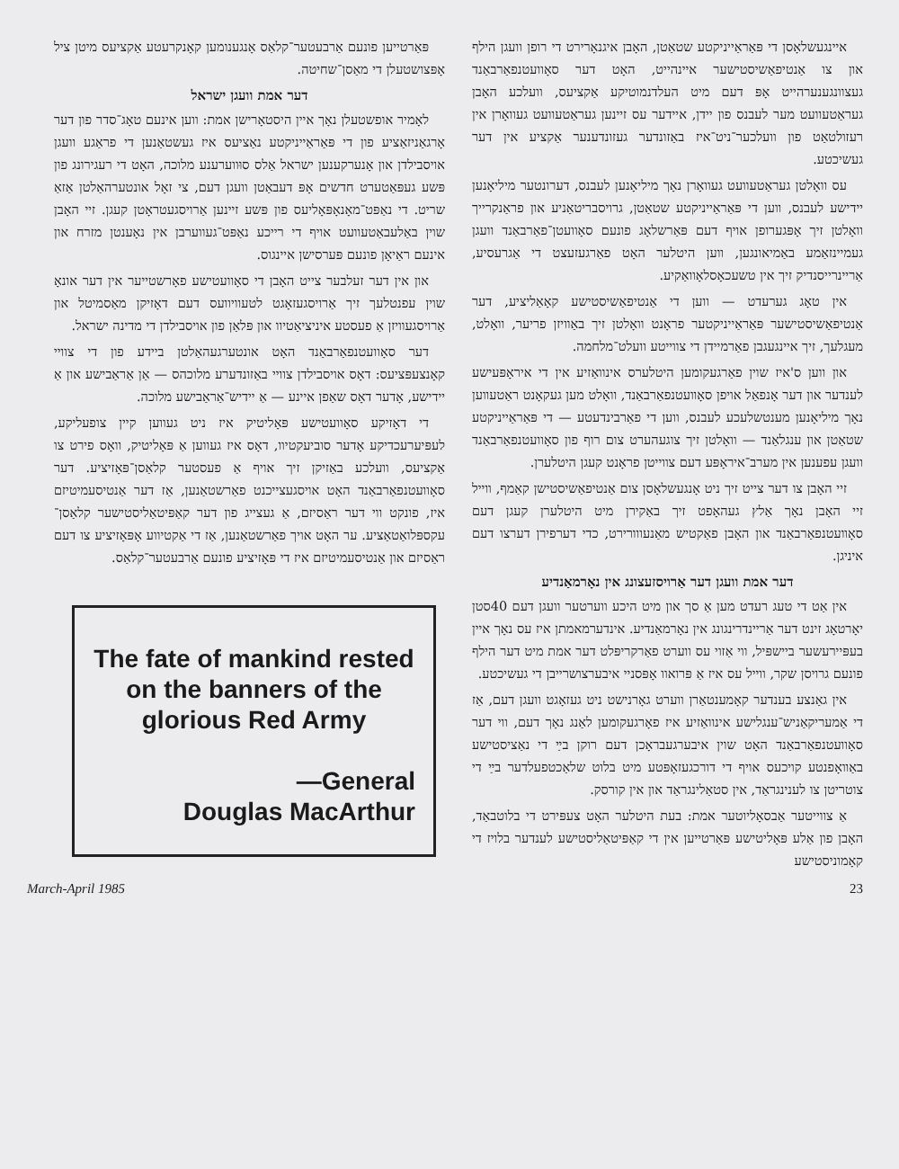איינגעשלאָסן די פּאַראַייניקטע שטאַטן, האָבן איגנאָרירט די רופן וועגן הילף און צו אַנטיפאַשיסטישער איינהייט, האָט דער סאָוועטנפאַרבאַנד געצוונגענערהייט אָפּ דעם מיט העלדנמוטיקע אַקציעס, וועלכע האָבן געראַטעוועט מער לעבנס פון יידן, איידער עס זיינען געראַטעוועט געוואָרן אין רעזולטאַט פון וועלכער־ניט־איז באַזונדער געזונדענער אַקציע אין דער געשיכטע.
עס וואָלטן געראַטעוועט געוואָרן נאָך מיליאָנען לעבנס, דערונטער מיליאָנען יידישע לעבנס, ווען די פּאַראַייניקטע שטאַטן, גרויסבריטאַניע און פראַנקרייך וואָלטן זיך אָפּגערופן אויף דעם פּאַרשלאָג פונעם סאָוועטן־פאַרבאַנד וועגן געמיינזאַמע באַמיאונגען, ווען היטלער האָט פאַרגעזעצט די אַגרעסיע, אַריינרייסנדיק זיך אין טשעכאָסלאָוואַקיע.
אין טאָג גערעדט — ווען די אַנטיפאַשיסטישע קאָאַליציע, דער אַנטיפאַשיסטישער פּאַראַייניקטער פראָנט וואָלטן זיך באַוויזן פריער, וואָלט, מעגלעך, זיך איינגעגבן פאַרמיידן די צווייטע וועלט־מלחמה.
און ווען ס'איז שוין פאַרגעקומען היטלערס אינוואַזיע אין די איראָפּעישע לענדער און דער אָנפאַל אויפן סאָוועטנפאַרבאַנד, וואָלט מען געקאָנט ראַטעווען נאָך מיליאָנען מענטשלעכע לעבנס, ווען די פאַרבינדעטע — די פּאַראַייניקטע שטאַטן און ענגלאַנד — וואָלטן זיך צוגעהערט צום רוף פון סאָוועטנפאַרבאַנד וועגן עפענען אין מערב־איראָפּע דעם צווייטן פראָנט קעגן היטלערן.
זיי האָבן צו דער צייט זיך ניט אָנגעשלאָסן צום אַנטיפאַשיסטישן קאַמף, ווייל זיי האָבן נאָך אַלץ געהאָפט זיך באַקירן מיט היטלערן קעגן דעם סאָוועטנפאַרבאַנד און האָבן פאַקטיש מאַנעווורירט, כדי דערפירן דערצו דעם איניגן.
דער אמת וועגן דער אַרויסזעצונג אין נאָרמאַנדיע
אין אַט די טעג רעדט מען אַ סך און מיט היכע ווערטער וועגן דעם 40סטן יאָרטאָג זינט דער אַריינדרינגונג אין נאָרמאַנדיע. אינדערמאמתן איז עס נאָך איין בעפּיירעשער ביישפּיל, ווי אַזוי עס ווערט פאַרקריפּלט דער אמת מיט דער הילף פונעם גרויסן שקר, ווייל עס איז אַ פּרואוו אָפּסניי איבערצושרייבן די געשיכטע.
אין גאַנצע בענדער קאָמענטאַרן ווערט גאָרנישט ניט געזאָגט וועגן דעם, אַז די אַמעריקאַניש־ענגלישע אינוואַזיע איז פאָרגעקומען לאַנג נאָך דעם, ווי דער סאָוועטנפאַרבאַנד האָט שוין איבערגעבראָכן דעם רוקן בײַ די נאַציסטישע באַוואָפנטע קויכעס אויף די דורכגעזאָפּטע מיט בלוט שלאַכטפעלדער בײַ די צוטריטן צו לענינגראַד, אין סטאַלינגראַד און אין קורסק.
אַ צווייטער אַבסאָליוטער אמת: בעת היטלער האָט צעפּירט די בלוטבאַד, האָבן פון אַלע פּאָליטישע פּאַרטייען אין די קאַפּיטאַליסטישע לענדער בלויז די קאָמוניסטישע
פּאַרטייען פונעם אַרבעטער־קלאַס אָנגענומען קאָנקרעטע אַקציעס מיטן ציל אָפּצושטעלן די מאַסן־שחיטה.
דער אמת וועגן ישראל
לאָמיר אופשטעלן נאָך איין היסטאָרישן אמת: ווען אינעם טאָג־סדר פון דער אָרגאַניזאַציע פון די פּאַראַייניקטע נאַציעס איז געשטאַנען די פראַגע וועגן אויסבילדן און אָנערקענען ישראל אַלס סוּווערענע מלוכה, האָט די רעגירונג פון פּשע געפּאַטערט חדשים אָפּ דעבאַטן וועגן דעם, צי זאָל אונטערהאַלטן אַזאַ שריט. די נאַפּט־מאָנאָפּאָליעס פון פּשע זיינען אַרויסגעטראָטן קעגן. זיי האָבן שוין באַלעבאַטעוועט אויף די רייכע נאַפּט־געווערבן אין נאָענטן מזרח און אינעם ראַיאָן פונעם פּערסישן איינגוס.
און אין דער זעלבער צייט האָבן די סאָוועטישע פאָרשטייער אין דער אונאָ שוין עפנטלעך זיך אַרויסגעזאָגט לטעוויוועס דעם דאָזיקן מאַסמיטל און אַרויסגעוויזן אַ פעסטע איניציאַטיוו און פּלאַן פון אויסבילדן די מדינה ישראל.
דער סאָוועטנפאַרבאַנד האָט אונטערגעהאַלטן ביידע פון די צוויי קאָנצעפּציעס: דאָס אויסבילדן צוויי באַזונדערע מלוכהס — אַן אַראַבישע און אַ יידישע, אָדער דאָס שאַפן איינע — אַ יידיש־אַראַבישע מלוכה.
די דאָזיקע סאָוועטישע פּאָליטיק איז ניט געווען קיין צופעליקע, לעפּיערעכדיקע אָדער סוביעקטיוו, דאָס איז געווען אַ פּאָליטיק, וואָס פירט צו אַקציעס, וועלכע באַזיקן זיך אויף אַ פעסטער קלאַסן־פּאָזיציע. דער סאָוועטנפאַרבאַנד האָט אויסגעצייכנט פאַרשטאַנען, אַז דער אַנטיסעמיטיזם איז, פונקט ווי דער ראַסיזם, אַ געצייג פון דער קאַפּיטאַליסטישער קלאַסן־עקספּלואַטאַציע. ער האָט אויך פאַרשטאַנען, אַז די אַקטיווע אָפּאָזיציע צו דעם ראַסיזם און אַנטיסעמיטיזם איז די פּאָזיציע פונעם אַרבעטער־קלאַס.
The fate of mankind rested on the banners of the glorious Red Army
—General
Douglas MacArthur
March-April 1985 23